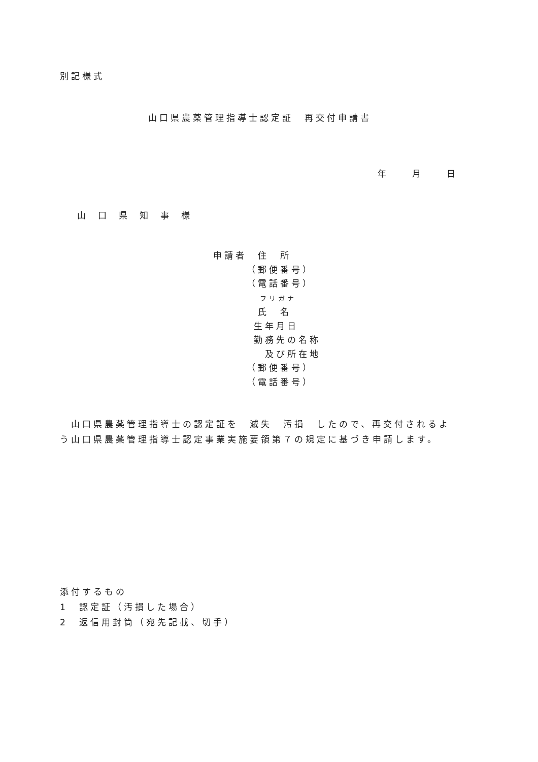別記様式
山口県農薬管理指導士認定証　再交付申請書
年　　　月　　　日
山口県知事様
申請者　住　所
（郵便番号）
（電話番号）
フリガナ
氏　名
生年月日
勤務先の名称
及び所在地
（郵便番号）
（電話番号）
　山口県農薬管理指導士の認定証を　滅失　汚損　したので、再交付されるよ
う山口県農薬管理指導士認定事業実施要領第７の規定に基づき申請します。
添付するもの
1　認定証（汚損した場合）
2　返信用封筒（宛先記載、切手）